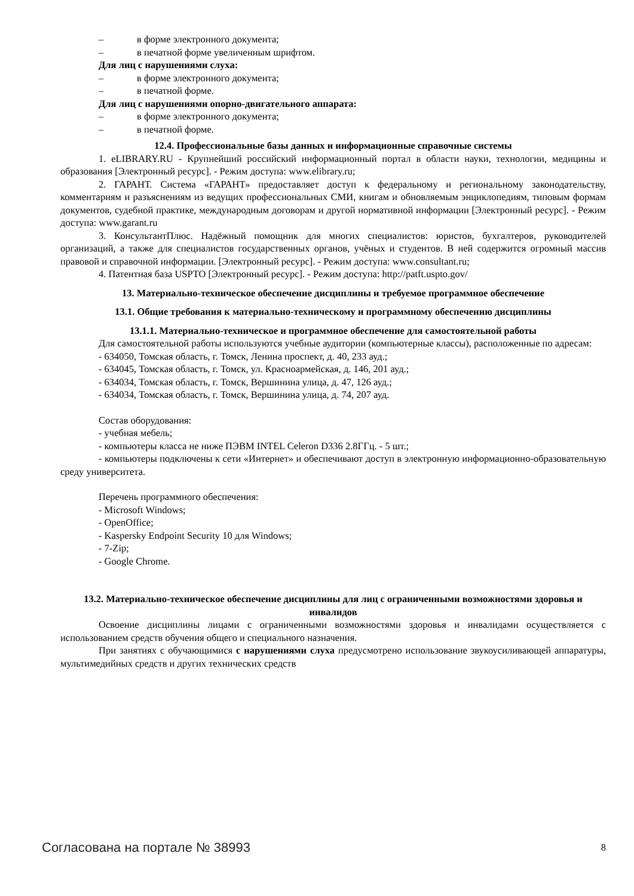– в форме электронного документа;
– в печатной форме увеличенным шрифтом.
Для лиц с нарушениями слуха:
– в форме электронного документа;
– в печатной форме.
Для лиц с нарушениями опорно-двигательного аппарата:
– в форме электронного документа;
– в печатной форме.
12.4. Профессиональные базы данных и информационные справочные системы
1. eLIBRARY.RU - Крупнейший российский информационный портал в области науки, технологии, медицины и образования [Электронный ресурс]. - Режим доступа: www.elibrary.ru;
2. ГАРАНТ. Система «ГАРАНТ» предоставляет доступ к федеральному и региональному законодательству, комментариям и разъяснениям из ведущих профессиональных СМИ, книгам и обновляемым энциклопедиям, типовым формам документов, судебной практике, международным договорам и другой нормативной информации [Электронный ресурс]. - Режим доступа: www.garant.ru
3. КонсультантПлюс. Надёжный помощник для многих специалистов: юристов, бухгалтеров, руководителей организаций, а также для специалистов государственных органов, учёных и студентов. В ней содержится огромный массив правовой и справочной информации. [Электронный ресурс]. - Режим доступа: www.consultant.ru;
4. Патентная база USPTO [Электронный ресурс]. - Режим доступа: http://patft.uspto.gov/
13. Материально-техническое обеспечение дисциплины и требуемое программное обеспечение
13.1. Общие требования к материально-техническому и программному обеспечению дисциплины
13.1.1. Материально-техническое и программное обеспечение для самостоятельной работы
Для самостоятельной работы используются учебные аудитории (компьютерные классы), расположенные по адресам:
- 634050, Томская область, г. Томск, Ленина проспект, д. 40, 233 ауд.;
- 634045, Томская область, г. Томск, ул. Красноармейская, д. 146, 201 ауд.;
- 634034, Томская область, г. Томск, Вершинина улица, д. 47, 126 ауд.;
- 634034, Томская область, г. Томск, Вершинина улица, д. 74, 207 ауд.
Состав оборудования:
- учебная мебель;
- компьютеры класса не ниже ПЭВМ INTEL Celeron D336 2.8ГГц. - 5 шт.;
- компьютеры подключены к сети «Интернет» и обеспечивают доступ в электронную информационно-образовательную среду университета.
Перечень программного обеспечения:
- Microsoft Windows;
- OpenOffice;
- Kaspersky Endpoint Security 10 для Windows;
- 7-Zip;
- Google Chrome.
13.2. Материально-техническое обеспечение дисциплины для лиц с ограниченными возможностями здоровья и инвалидов
Освоение дисциплины лицами с ограниченными возможностями здоровья и инвалидами осуществляется с использованием средств обучения общего и специального назначения.
При занятиях с обучающимися с нарушениями слуха предусмотрено использование звукоусиливающей аппаратуры, мультимедийных средств и других технических средств
Согласована на портале № 38993 8